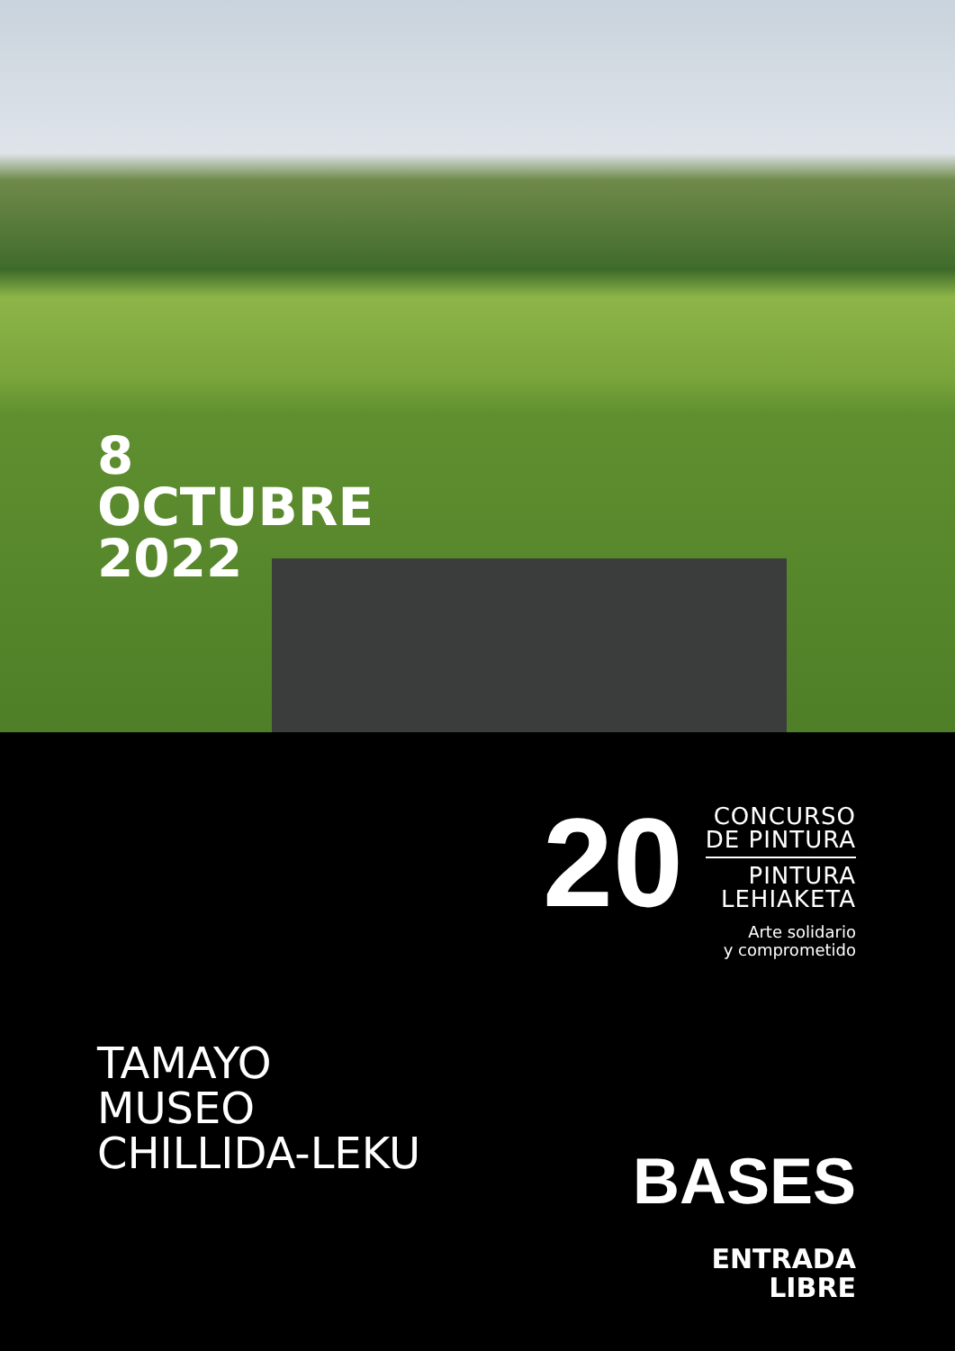8
OCTUBRE
2022
20
CONCURSO
DE PINTURA
PINTURA
LEHIAKETA
Arte solidario
y comprometido
TAMAYO
MUSEO
CHILLIDA-LEKU
BASES
ENTRADA
LIBRE